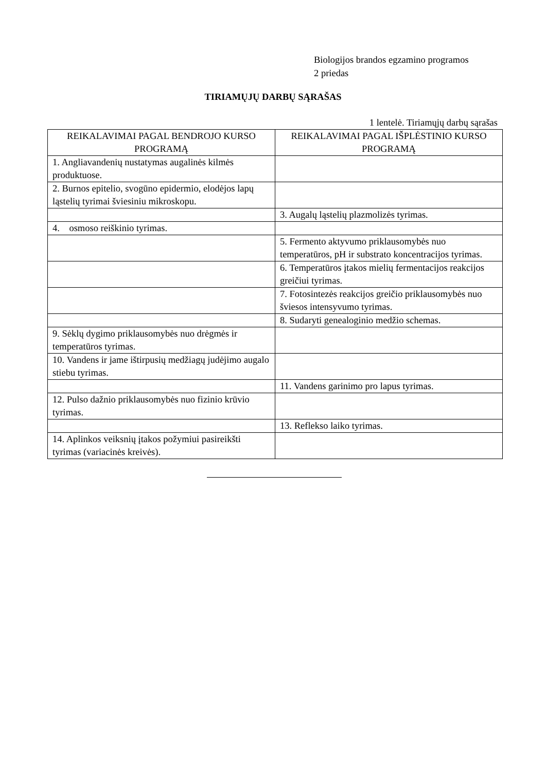Biologijos brandos egzamino programos
2 priedas
TIRIAMŲJŲ DARBŲ SĄRAŠAS
1 lentelė. Tiriamųjų darbų sąrašas
| REIKALAVIMAI PAGAL BENDROJO KURSO PROGRAMĄ | REIKALAVIMAI PAGAL IŠPLĖSTINIO KURSO PROGRAMĄ |
| --- | --- |
| 1. Angliavandenių nustatymas augalinės kilmės produktuose. | |
| 2. Burnos epitelio, svogūno epidermio, elodėjos lapų ląstelių tyrimai šviesiniu mikroskopu. | |
| | 3. Augalų ląstelių plazmolizės tyrimas. |
| 4. osmoso reiškinio tyrimas. | |
| | 5. Fermento aktyvumo priklausomybės nuo temperatūros, pH ir substrato koncentracijos tyrimas. |
| | 6. Temperatūros įtakos mielių fermentacijos reakcijos greičiui tyrimas. |
| | 7. Fotosintezės reakcijos greičio priklausomybės nuo šviesos intensyvumo tyrimas. |
| | 8. Sudaryti genealoginio medžio schemas. |
| 9. Sėklų dygimo priklausomybės nuo drėgmės ir temperatūros tyrimas. | |
| 10. Vandens ir jame ištirpusių medžiagų judėjimo augalo stiebu tyrimas. | |
| | 11. Vandens garinimo pro lapus tyrimas. |
| 12. Pulso dažnio priklausomybės nuo fizinio krūvio tyrimas. | |
| | 13. Reflekso laiko tyrimas. |
| 14. Aplinkos veiksnių įtakos požymiui pasireikšti tyrimas (variacinės kreivės). | |